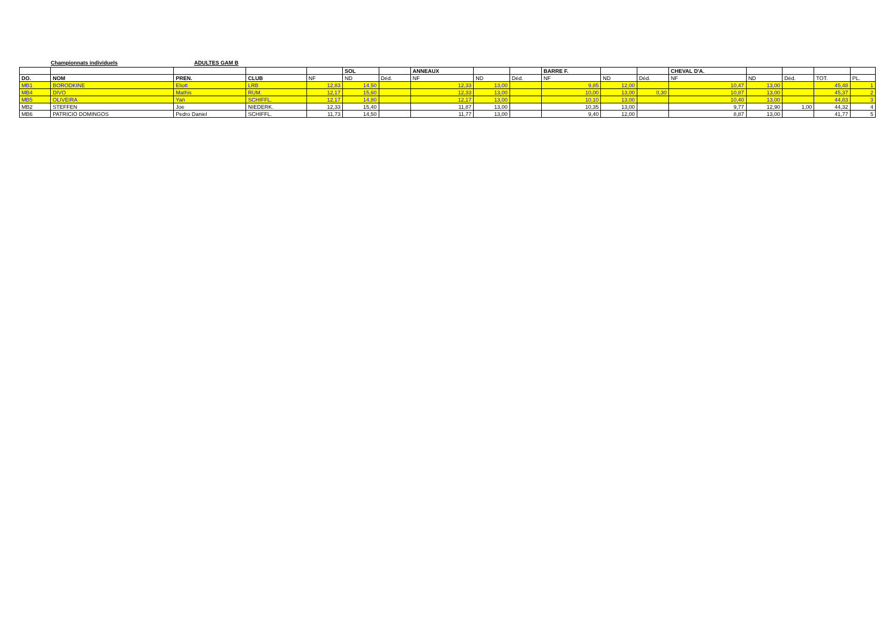Championnats individuels ADULTES GAM B
| | | | | | SOL | | ANNEAUX | | | BARRE F. | | | CHEVAL D'A. | | | | |
| --- | --- | --- | --- | --- | --- | --- | --- | --- | --- | --- | --- | --- | --- | --- | --- | --- | --- |
| DO. | NOM | PREN. | CLUB | NF | ND | Déd. | NF | ND | Déd. | NF | ND | Déd. | NF | ND | Déd. | TOT. | PL. |
| MB1 | BORODKINE | Eliott | LRB | 12,83 | 14,50 | | 12,33 | 13,00 | | 9,85 | 12,00 | | 10,47 | 13,00 | | 45,48 | 1 |
| MB4 | DIVO | Mathis | RUM. | 12,17 | 15,60 | | 12,33 | 13,00 | | 10,00 | 13,00 | 0,30 | 10,87 | 13,00 | | 45,37 | 2 |
| MB5 | OLIVEIRA | Yan | SCHIFFL. | 12,17 | 14,80 | | 12,17 | 13,00 | | 10,10 | 13,00 | | 10,40 | 13,00 | | 44,83 | 3 |
| MB2 | STEFFEN | Joe | NIEDERK. | 12,33 | 15,40 | | 11,87 | 13,00 | | 10,35 | 13,00 | | 9,77 | 12,90 | 1,00 | 44,32 | 4 |
| MB6 | PATRICIO DOMINGOS | Pedro Daniel | SCHIFFL. | 11,73 | 14,50 | | 11,77 | 13,00 | | 9,40 | 12,00 | | 8,87 | 13,00 | | 41,77 | 5 |